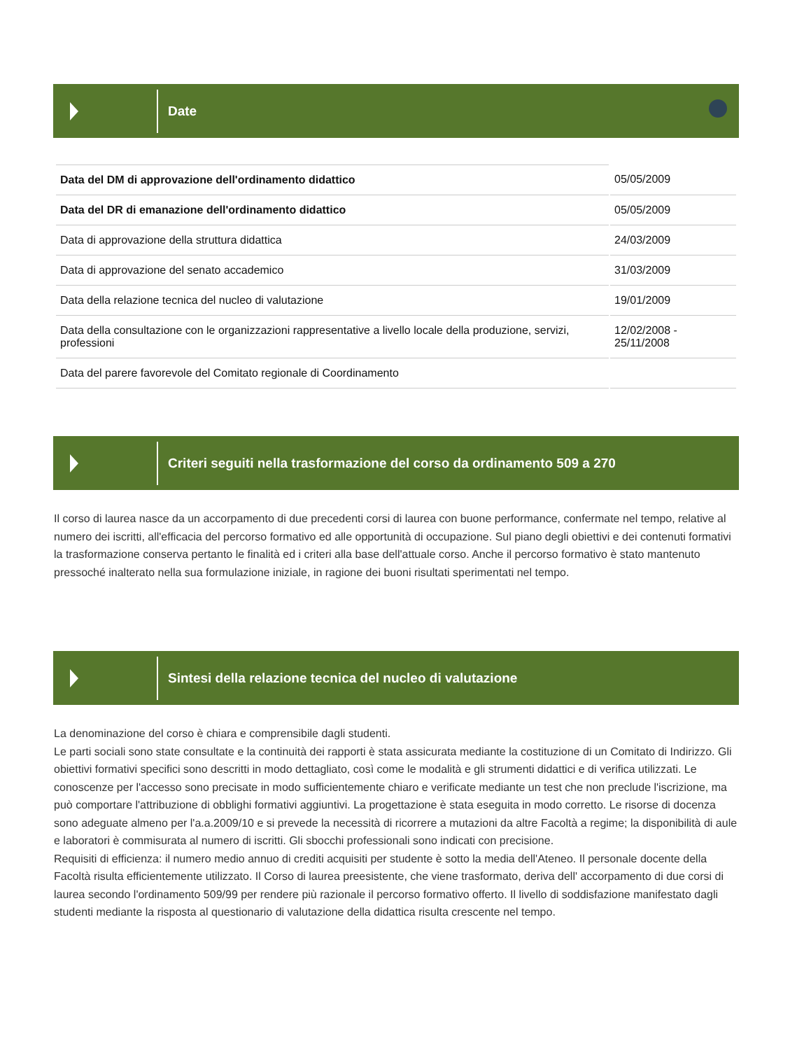Date
| Data del DM di approvazione dell'ordinamento didattico | 05/05/2009 |
| Data del DR di emanazione dell'ordinamento didattico | 05/05/2009 |
| Data di approvazione della struttura didattica | 24/03/2009 |
| Data di approvazione del senato accademico | 31/03/2009 |
| Data della relazione tecnica del nucleo di valutazione | 19/01/2009 |
| Data della consultazione con le organizzazioni rappresentative a livello locale della produzione, servizi, professioni | 12/02/2008 - 25/11/2008 |
| Data del parere favorevole del Comitato regionale di Coordinamento | |
Criteri seguiti nella trasformazione del corso da ordinamento 509 a 270
Il corso di laurea nasce da un accorpamento di due precedenti corsi di laurea con buone performance, confermate nel tempo, relative al numero dei iscritti, all'efficacia del percorso formativo ed alle opportunità di occupazione. Sul piano degli obiettivi e dei contenuti formativi la trasformazione conserva pertanto le finalità ed i criteri alla base dell'attuale corso. Anche il percorso formativo è stato mantenuto pressoché inalterato nella sua formulazione iniziale, in ragione dei buoni risultati sperimentati nel tempo.
Sintesi della relazione tecnica del nucleo di valutazione
La denominazione del corso è chiara e comprensibile dagli studenti.
Le parti sociali sono state consultate e la continuità dei rapporti è stata assicurata mediante la costituzione di un Comitato di Indirizzo. Gli obiettivi formativi specifici sono descritti in modo dettagliato, così come le modalità e gli strumenti didattici e di verifica utilizzati. Le conoscenze per l'accesso sono precisate in modo sufficientemente chiaro e verificate mediante un test che non preclude l'iscrizione, ma può comportare l'attribuzione di obblighi formativi aggiuntivi. La progettazione è stata eseguita in modo corretto. Le risorse di docenza sono adeguate almeno per l'a.a.2009/10 e si prevede la necessità di ricorrere a mutazioni da altre Facoltà a regime; la disponibilità di aule e laboratori è commisurata al numero di iscritti. Gli sbocchi professionali sono indicati con precisione.
Requisiti di efficienza: il numero medio annuo di crediti acquisiti per studente è sotto la media dell'Ateneo. Il personale docente della Facoltà risulta efficientemente utilizzato. Il Corso di laurea preesistente, che viene trasformato, deriva dell' accorpamento di due corsi di laurea secondo l'ordinamento 509/99 per rendere più razionale il percorso formativo offerto. Il livello di soddisfazione manifestato dagli studenti mediante la risposta al questionario di valutazione della didattica risulta crescente nel tempo.